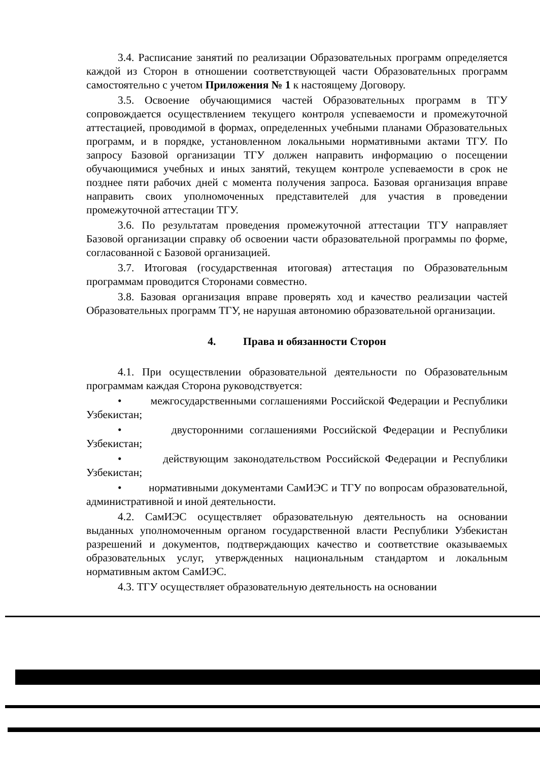3.4. Расписание занятий по реализации Образовательных программ определяется каждой из Сторон в отношении соответствующей части Образовательных программ самостоятельно с учетом Приложения № 1 к настоящему Договору.
3.5. Освоение обучающимися частей Образовательных программ в ТГУ сопровождается осуществлением текущего контроля успеваемости и промежуточной аттестацией, проводимой в формах, определенных учебными планами Образовательных программ, и в порядке, установленном локальными нормативными актами ТГУ. По запросу Базовой организации ТГУ должен направить информацию о посещении обучающимися учебных и иных занятий, текущем контроле успеваемости в срок не позднее пяти рабочих дней с момента получения запроса. Базовая организация вправе направить своих уполномоченных представителей для участия в проведении промежуточной аттестации ТГУ.
3.6. По результатам проведения промежуточной аттестации ТГУ направляет Базовой организации справку об освоении части образовательной программы по форме, согласованной с Базовой организацией.
3.7. Итоговая (государственная итоговая) аттестация по Образовательным программам проводится Сторонами совместно.
3.8. Базовая организация вправе проверять ход и качество реализации частей Образовательных программ ТГУ, не нарушая автономию образовательной организации.
4. Права и обязанности Сторон
4.1. При осуществлении образовательной деятельности по Образовательным программам каждая Сторона руководствуется:
• межгосударственными соглашениями Российской Федерации и Республики Узбекистан;
• двусторонними соглашениями Российской Федерации и Республики Узбекистан;
• действующим законодательством Российской Федерации и Республики Узбекистан;
• нормативными документами СамИЭС и ТГУ по вопросам образовательной, административной и иной деятельности.
4.2. СамИЭС осуществляет образовательную деятельность на основании выданных уполномоченным органом государственной власти Республики Узбекистан разрешений и документов, подтверждающих качество и соответствие оказываемых образовательных услуг, утвержденных национальным стандартом и локальным нормативным актом СамИЭС.
4.3. ТГУ осуществляет образовательную деятельность на основании